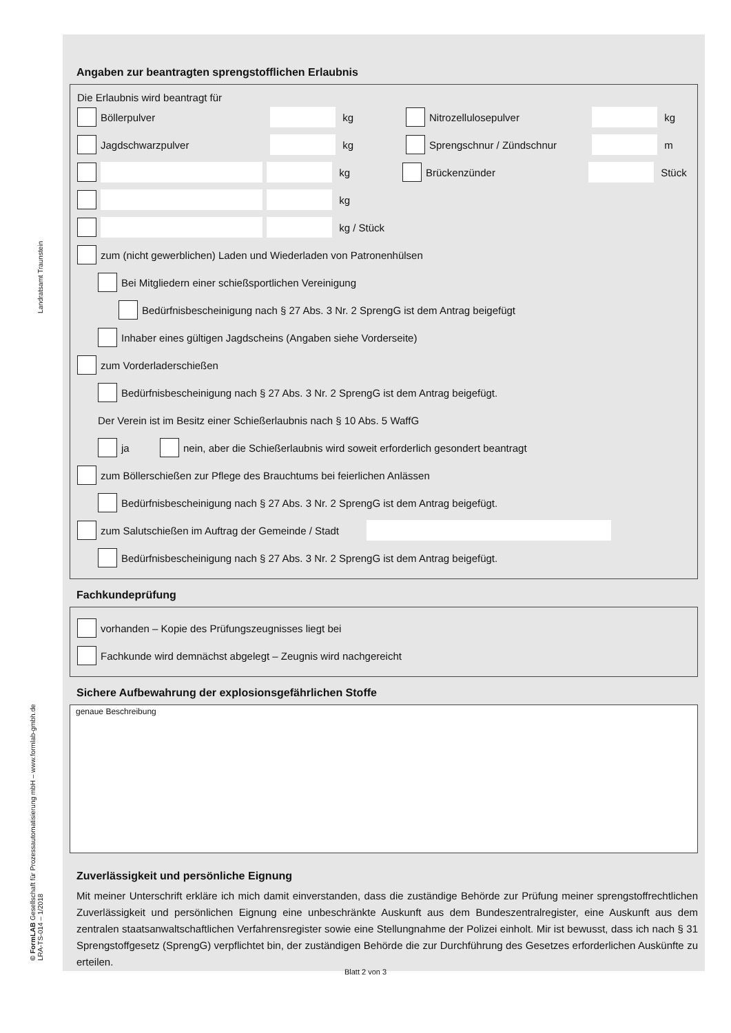Landratsamt Traunstein
© FormLAB Gesellschaft für Prozessautomatisierung mbH – www.formlab-gmbh.de
LRA-TS-014 – 1/2018
Angaben zur beantragten sprengstofflichen Erlaubnis
Die Erlaubnis wird beantragt für
Böllerpulver kg Nitrozellulosepulver kg
Jagdschwarzpulver kg Sprengschnur / Zündschnur m
kg Brückenzünder Stück
kg
kg / Stück
zum (nicht gewerblichen) Laden und Wiederladen von Patronenhülsen
Bei Mitgliedern einer schießsportlichen Vereinigung
Bedürfnisbescheinigung nach § 27 Abs. 3 Nr. 2 SprengG ist dem Antrag beigefügt
Inhaber eines gültigen Jagdscheins (Angaben siehe Vorderseite)
zum Vorderladerschießen
Bedürfnisbescheinigung nach § 27 Abs. 3 Nr. 2 SprengG ist dem Antrag beigefügt.
Der Verein ist im Besitz einer Schießerlaubnis nach § 10 Abs. 5 WaffG
ja nein, aber die Schießerlaubnis wird soweit erforderlich gesondert beantragt
zum Böllerschießen zur Pflege des Brauchtums bei feierlichen Anlässen
Bedürfnisbescheinigung nach § 27 Abs. 3 Nr. 2 SprengG ist dem Antrag beigefügt.
zum Salutschießen im Auftrag der Gemeinde / Stadt
Bedürfnisbescheinigung nach § 27 Abs. 3 Nr. 2 SprengG ist dem Antrag beigefügt.
Fachkundeprüfung
vorhanden – Kopie des Prüfungszeugnisses liegt bei
Fachkunde wird demnächst abgelegt – Zeugnis wird nachgereicht
Sichere Aufbewahrung der explosionsgefährlichen Stoffe
genaue Beschreibung
Zuverlässigkeit und persönliche Eignung
Mit meiner Unterschrift erkläre ich mich damit einverstanden, dass die zuständige Behörde zur Prüfung meiner sprengstoffrechtlichen Zuverlässigkeit und persönlichen Eignung eine unbeschränkte Auskunft aus dem Bundeszentralregister, eine Auskunft aus dem zentralen staatsanwaltschaftlichen Verfahrensregister sowie eine Stellungnahme der Polizei einholt. Mir ist bewusst, dass ich nach § 31 Sprengstoffgesetz (SprengG) verpflichtet bin, der zuständigen Behörde die zur Durchführung des Gesetzes erforderlichen Auskünfte zu erteilen.
Blatt 2 von 3